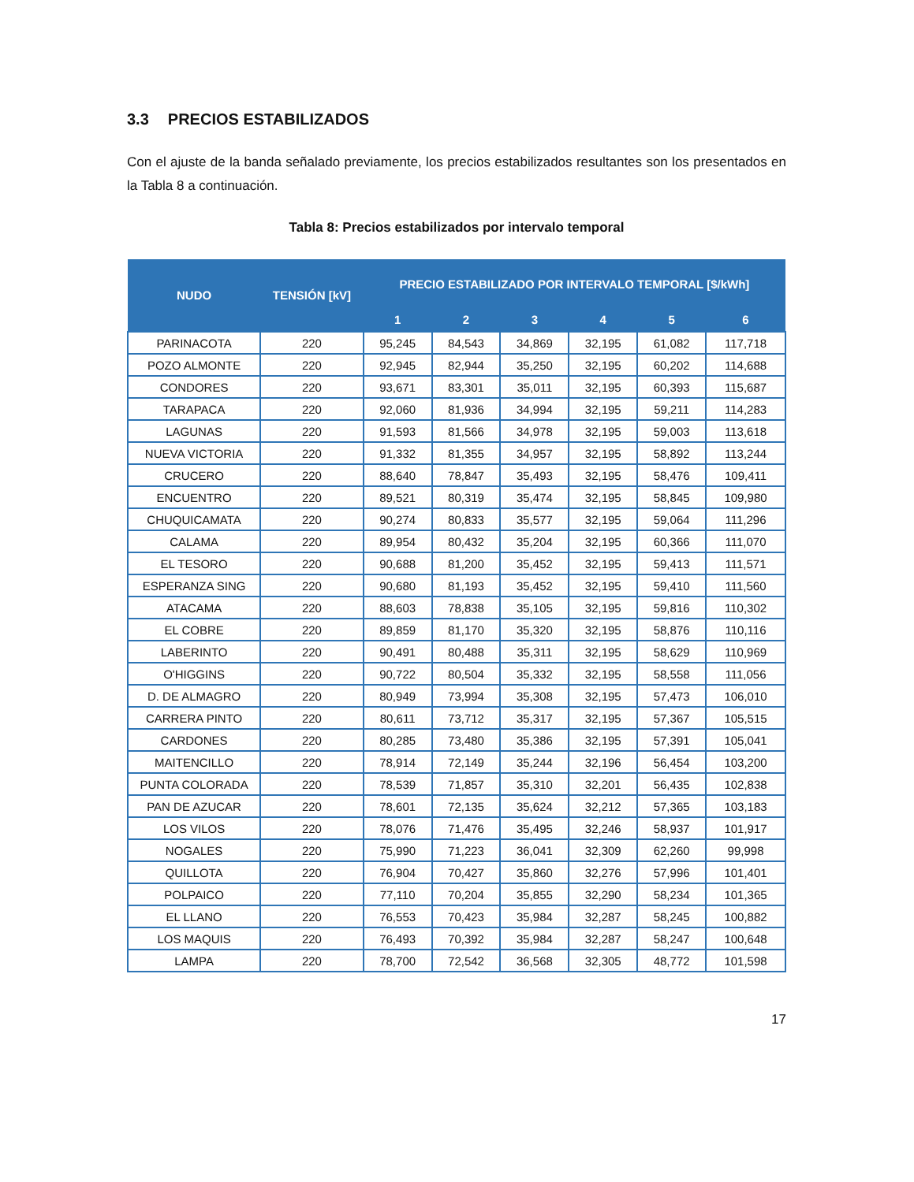3.3 PRECIOS ESTABILIZADOS
Con el ajuste de la banda señalado previamente, los precios estabilizados resultantes son los presentados en la Tabla 8 a continuación.
Tabla 8: Precios estabilizados por intervalo temporal
| NUDO | TENSIÓN [kV] | PRECIO ESTABILIZADO POR INTERVALO TEMPORAL [$/kWh] | | | | | |
| --- | --- | --- | --- | --- | --- | --- | --- |
| | | 1 | 2 | 3 | 4 | 5 | 6 |
| PARINACOTA | 220 | 95,245 | 84,543 | 34,869 | 32,195 | 61,082 | 117,718 |
| POZO ALMONTE | 220 | 92,945 | 82,944 | 35,250 | 32,195 | 60,202 | 114,688 |
| CONDORES | 220 | 93,671 | 83,301 | 35,011 | 32,195 | 60,393 | 115,687 |
| TARAPACA | 220 | 92,060 | 81,936 | 34,994 | 32,195 | 59,211 | 114,283 |
| LAGUNAS | 220 | 91,593 | 81,566 | 34,978 | 32,195 | 59,003 | 113,618 |
| NUEVA VICTORIA | 220 | 91,332 | 81,355 | 34,957 | 32,195 | 58,892 | 113,244 |
| CRUCERO | 220 | 88,640 | 78,847 | 35,493 | 32,195 | 58,476 | 109,411 |
| ENCUENTRO | 220 | 89,521 | 80,319 | 35,474 | 32,195 | 58,845 | 109,980 |
| CHUQUICAMATA | 220 | 90,274 | 80,833 | 35,577 | 32,195 | 59,064 | 111,296 |
| CALAMA | 220 | 89,954 | 80,432 | 35,204 | 32,195 | 60,366 | 111,070 |
| EL TESORO | 220 | 90,688 | 81,200 | 35,452 | 32,195 | 59,413 | 111,571 |
| ESPERANZA SING | 220 | 90,680 | 81,193 | 35,452 | 32,195 | 59,410 | 111,560 |
| ATACAMA | 220 | 88,603 | 78,838 | 35,105 | 32,195 | 59,816 | 110,302 |
| EL COBRE | 220 | 89,859 | 81,170 | 35,320 | 32,195 | 58,876 | 110,116 |
| LABERINTO | 220 | 90,491 | 80,488 | 35,311 | 32,195 | 58,629 | 110,969 |
| O'HIGGINS | 220 | 90,722 | 80,504 | 35,332 | 32,195 | 58,558 | 111,056 |
| D. DE ALMAGRO | 220 | 80,949 | 73,994 | 35,308 | 32,195 | 57,473 | 106,010 |
| CARRERA PINTO | 220 | 80,611 | 73,712 | 35,317 | 32,195 | 57,367 | 105,515 |
| CARDONES | 220 | 80,285 | 73,480 | 35,386 | 32,195 | 57,391 | 105,041 |
| MAITENCILLO | 220 | 78,914 | 72,149 | 35,244 | 32,196 | 56,454 | 103,200 |
| PUNTA COLORADA | 220 | 78,539 | 71,857 | 35,310 | 32,201 | 56,435 | 102,838 |
| PAN DE AZUCAR | 220 | 78,601 | 72,135 | 35,624 | 32,212 | 57,365 | 103,183 |
| LOS VILOS | 220 | 78,076 | 71,476 | 35,495 | 32,246 | 58,937 | 101,917 |
| NOGALES | 220 | 75,990 | 71,223 | 36,041 | 32,309 | 62,260 | 99,998 |
| QUILLOTA | 220 | 76,904 | 70,427 | 35,860 | 32,276 | 57,996 | 101,401 |
| POLPAICO | 220 | 77,110 | 70,204 | 35,855 | 32,290 | 58,234 | 101,365 |
| EL LLANO | 220 | 76,553 | 70,423 | 35,984 | 32,287 | 58,245 | 100,882 |
| LOS MAQUIS | 220 | 76,493 | 70,392 | 35,984 | 32,287 | 58,247 | 100,648 |
| LAMPA | 220 | 78,700 | 72,542 | 36,568 | 32,305 | 48,772 | 101,598 |
17